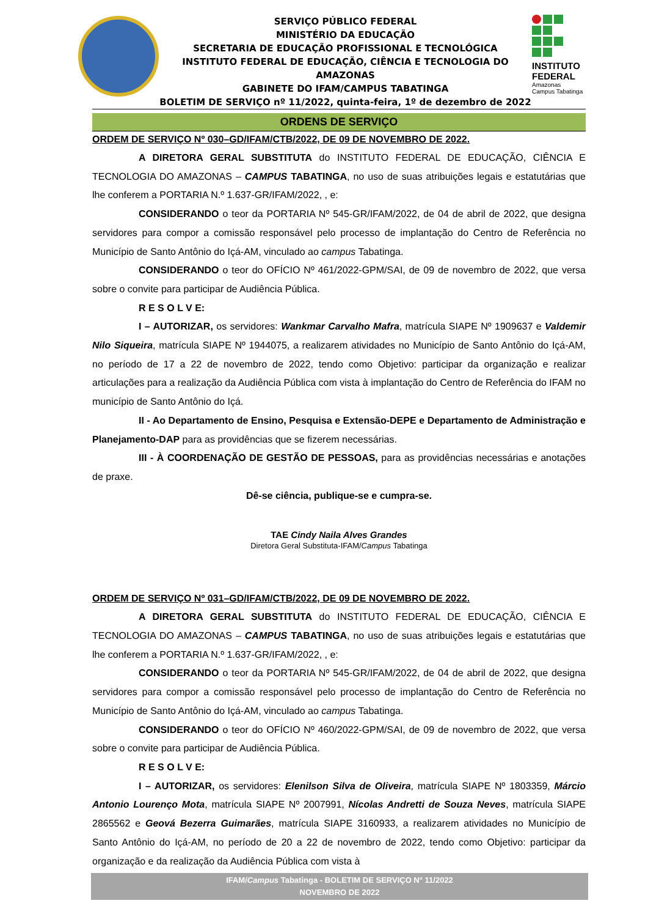SERVIÇO PÚBLICO FEDERAL
MINISTÉRIO DA EDUCAÇÃO
SECRETARIA DE EDUCAÇÃO PROFISSIONAL E TECNOLÓGICA
INSTITUTO FEDERAL DE EDUCAÇÃO, CIÊNCIA E TECNOLOGIA DO AMAZONAS
GABINETE DO IFAM/CAMPUS TABATINGA
BOLETIM DE SERVIÇO nº 11/2022, quinta-feira, 1º de dezembro de 2022
INSTITUTO FEDERAL
Amazonas
Campus Tabatinga
ORDENS DE SERVIÇO
ORDEM DE SERVIÇO Nº 030–GD/IFAM/CTB/2022, DE 09 DE NOVEMBRO DE 2022.
A DIRETORA GERAL SUBSTITUTA do INSTITUTO FEDERAL DE EDUCAÇÃO, CIÊNCIA E TECNOLOGIA DO AMAZONAS – CAMPUS TABATINGA, no uso de suas atribuições legais e estatutárias que lhe conferem a PORTARIA N.º 1.637-GR/IFAM/2022, , e:
CONSIDERANDO o teor da PORTARIA Nº 545-GR/IFAM/2022, de 04 de abril de 2022, que designa servidores para compor a comissão responsável pelo processo de implantação do Centro de Referência no Município de Santo Antônio do Içá-AM, vinculado ao campus Tabatinga.
CONSIDERANDO o teor do OFÍCIO Nº 461/2022-GPM/SAI, de 09 de novembro de 2022, que versa sobre o convite para participar de Audiência Pública.
R E S O L V E:
I – AUTORIZAR, os servidores: Wankmar Carvalho Mafra, matrícula SIAPE Nº 1909637 e Valdemir Nilo Siqueira, matrícula SIAPE Nº 1944075, a realizarem atividades no Município de Santo Antônio do Içá-AM, no período de 17 a 22 de novembro de 2022, tendo como Objetivo: participar da organização e realizar articulações para a realização da Audiência Pública com vista à implantação do Centro de Referência do IFAM no município de Santo Antônio do Içá.
II - Ao Departamento de Ensino, Pesquisa e Extensão-DEPE e Departamento de Administração e Planejamento-DAP para as providências que se fizerem necessárias.
III - À COORDENAÇÃO DE GESTÃO DE PESSOAS, para as providências necessárias e anotações de praxe.
Dê-se ciência, publique-se e cumpra-se.
TAE Cindy Naila Alves Grandes
Diretora Geral Substituta-IFAM/Campus Tabatinga
ORDEM DE SERVIÇO Nº 031–GD/IFAM/CTB/2022, DE 09 DE NOVEMBRO DE 2022.
A DIRETORA GERAL SUBSTITUTA do INSTITUTO FEDERAL DE EDUCAÇÃO, CIÊNCIA E TECNOLOGIA DO AMAZONAS – CAMPUS TABATINGA, no uso de suas atribuições legais e estatutárias que lhe conferem a PORTARIA N.º 1.637-GR/IFAM/2022, , e:
CONSIDERANDO o teor da PORTARIA Nº 545-GR/IFAM/2022, de 04 de abril de 2022, que designa servidores para compor a comissão responsável pelo processo de implantação do Centro de Referência no Município de Santo Antônio do Içá-AM, vinculado ao campus Tabatinga.
CONSIDERANDO o teor do OFÍCIO Nº 460/2022-GPM/SAI, de 09 de novembro de 2022, que versa sobre o convite para participar de Audiência Pública.
R E S O L V E:
I – AUTORIZAR, os servidores: Elenilson Silva de Oliveira, matrícula SIAPE Nº 1803359, Márcio Antonio Lourenço Mota, matrícula SIAPE Nº 2007991, Nícolas Andretti de Souza Neves, matrícula SIAPE 2865562 e Geová Bezerra Guimarães, matrícula SIAPE 3160933, a realizarem atividades no Município de Santo Antônio do Içá-AM, no período de 20 a 22 de novembro de 2022, tendo como Objetivo: participar da organização e da realização da Audiência Pública com vista à
IFAM/Campus Tabatinga - BOLETIM DE SERVIÇO N° 11/2022
NOVEMBRO DE 2022